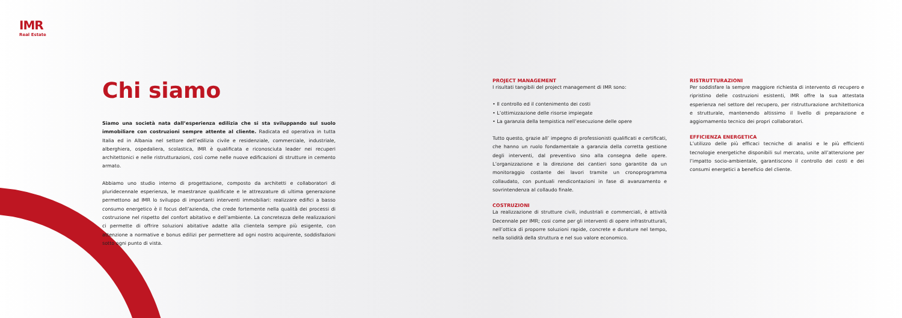IMR
Real Estate
Chi siamo
Siamo una società nata dall’esperienza edilizia che si sta sviluppando sul suolo immobiliare con costruzioni sempre attente al cliente. Radicata ed operativa in tutta Italia ed in Albania nel settore dell’edilizia civile e residenziale, commerciale, industriale, alberghiera, ospedaliera, scolastica, IMR è qualificata e riconosciuta leader nei recuperi architettonici e nelle ristrutturazioni, così come nelle nuove edificazioni di strutture in cemento armato.
Abbiamo uno studio interno di progettazione, composto da architetti e collaboratori di pluridecennale esperienza, le maestranze qualificate e le attrezzature di ultima generazione permettono ad IMR lo sviluppo di importanti interventi immobiliari: realizzare edifici a basso consumo energetico è il focus dell’azienda, che crede fortemente nella qualità dei processi di costruzione nel rispetto del confort abitativo e dell’ambiente. La concretezza delle realizzazioni ci permette di offrire soluzioni abitative adatte alla clientela sempre più esigente, con attenzione a normative e bonus edilizi per permettere ad ogni nostro acquirente, soddisfazioni sotto ogni punto di vista.
PROJECT MANAGEMENT
I risultati tangibili del project management di IMR sono:
• Il controllo ed il contenimento dei costi
• L’ottimizzazione delle risorse impiegate
• La garanzia della tempistica nell’esecuzione delle opere
Tutto questo, grazie all’ impegno di professionisti qualificati e certificati, che hanno un ruolo fondamentale a garanzia della corretta gestione degli interventi, dal preventivo sino alla consegna delle opere. L’organizzazione e la direzione dei cantieri sono garantite da un monitoraggio costante dei lavori tramite un cronoprogramma collaudato, con puntuali rendicontazioni in fase di avanzamento e sovrintendenza al collaudo finale.
COSTRUZIONI
La realizzazione di strutture civili, industriali e commerciali, è attività Decennale per IMR; cosi come per gli interventi di opere infrastrutturali, nell’ottica di proporre soluzioni rapide, concrete e durature nel tempo, nella solidità della struttura e nel suo valore economico.
RISTRUTTURAZIONI
Per soddisfare la sempre maggiore richiesta di intervento di recupero e ripristino delle costruzioni esistenti, IMR offre la sua attestata esperienza nel settore del recupero, per ristrutturazione architettonica e strutturale, mantenendo altissimo il livello di preparazione e aggiornamento tecnico dei propri collaboratori.
EFFICIENZA ENERGETICA
L’utilizzo delle più efficaci tecniche di analisi e le più efficienti tecnologie energetiche disponibili sul mercato, unite all’attenzione per l’impatto socio-ambientale, garantiscono il controllo dei costi e dei consumi energetici a beneficio del cliente.